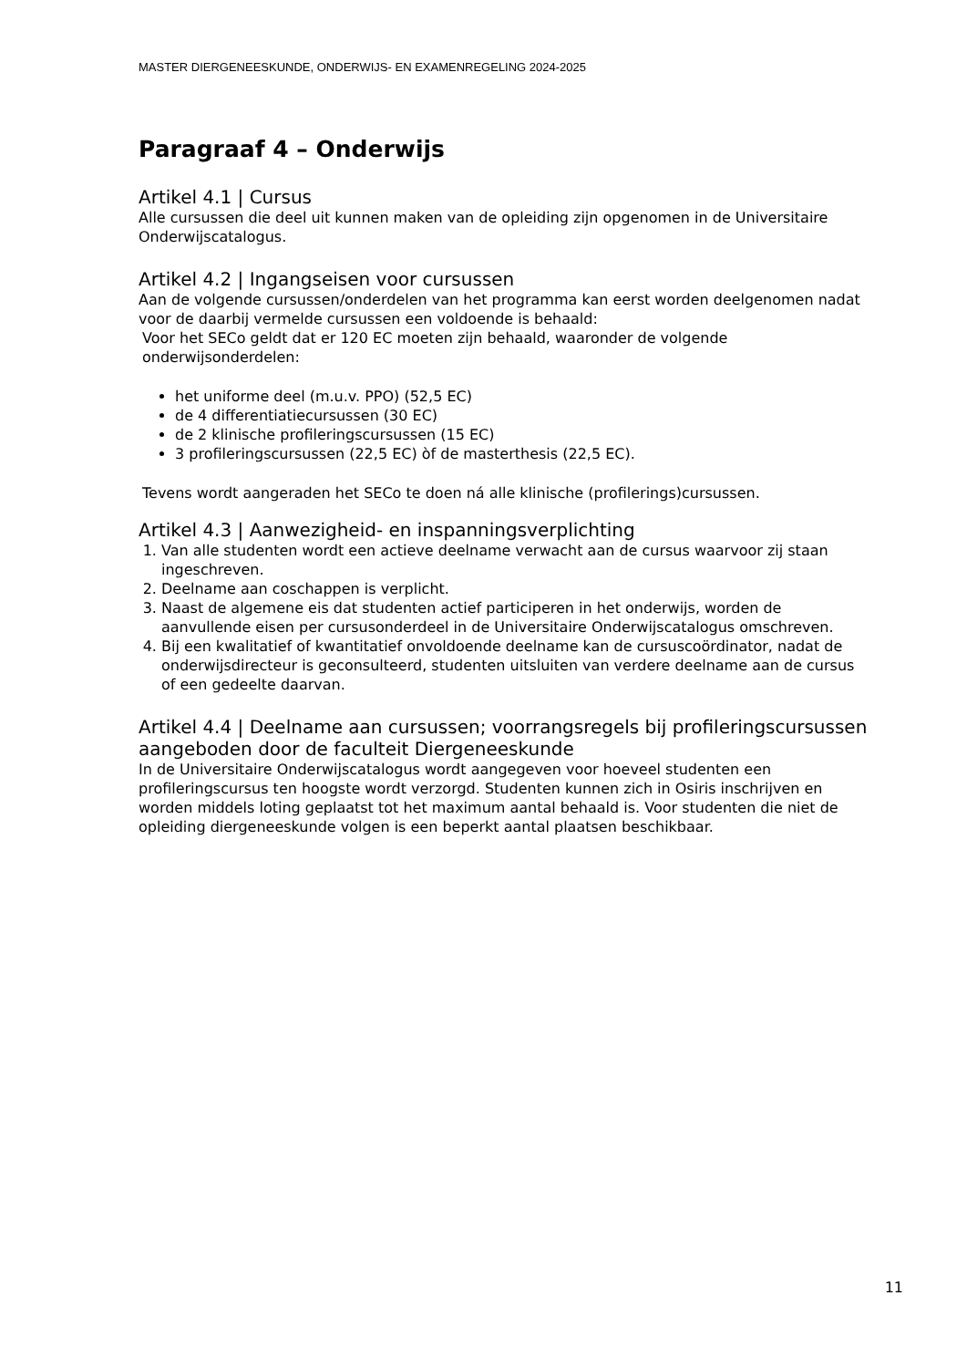MASTER DIERGENEESKUNDE, ONDERWIJS- EN EXAMENREGELING 2024-2025
Paragraaf 4 – Onderwijs
Artikel 4.1 | Cursus
Alle cursussen die deel uit kunnen maken van de opleiding zijn opgenomen in de Universitaire Onderwijscatalogus.
Artikel 4.2 | Ingangseisen voor cursussen
Aan de volgende cursussen/onderdelen van het programma kan eerst worden deelgenomen nadat voor de daarbij vermelde cursussen een voldoende is behaald:
Voor het SECo geldt dat er 120 EC moeten zijn behaald, waaronder de volgende onderwijsonderdelen:
het uniforme deel (m.u.v. PPO) (52,5 EC)
de 4 differentiatiecursussen (30 EC)
de 2 klinische profileringscursussen (15 EC)
3 profileringscursussen (22,5 EC) òf de masterthesis (22,5 EC).
Tevens wordt aangeraden het SECo te doen ná alle klinische (profilerings)cursussen.
Artikel 4.3 | Aanwezigheid- en inspanningsverplichting
1. Van alle studenten wordt een actieve deelname verwacht aan de cursus waarvoor zij staan ingeschreven.
2. Deelname aan coschappen is verplicht.
3. Naast de algemene eis dat studenten actief participeren in het onderwijs, worden de aanvullende eisen per cursusonderdeel in de Universitaire Onderwijscatalogus omschreven.
4. Bij een kwalitatief of kwantitatief onvoldoende deelname kan de cursuscoördinator, nadat de onderwijsdirecteur is geconsulteerd, studenten uitsluiten van verdere deelname aan de cursus of een gedeelte daarvan.
Artikel 4.4 | Deelname aan cursussen; voorrangsregels bij profileringscursussen aangeboden door de faculteit Diergeneeskunde
In de Universitaire Onderwijscatalogus wordt aangegeven voor hoeveel studenten een profileringscursus ten hoogste wordt verzorgd. Studenten kunnen zich in Osiris inschrijven en worden middels loting geplaatst tot het maximum aantal behaald is. Voor studenten die niet de opleiding diergeneeskunde volgen is een beperkt aantal plaatsen beschikbaar.
11